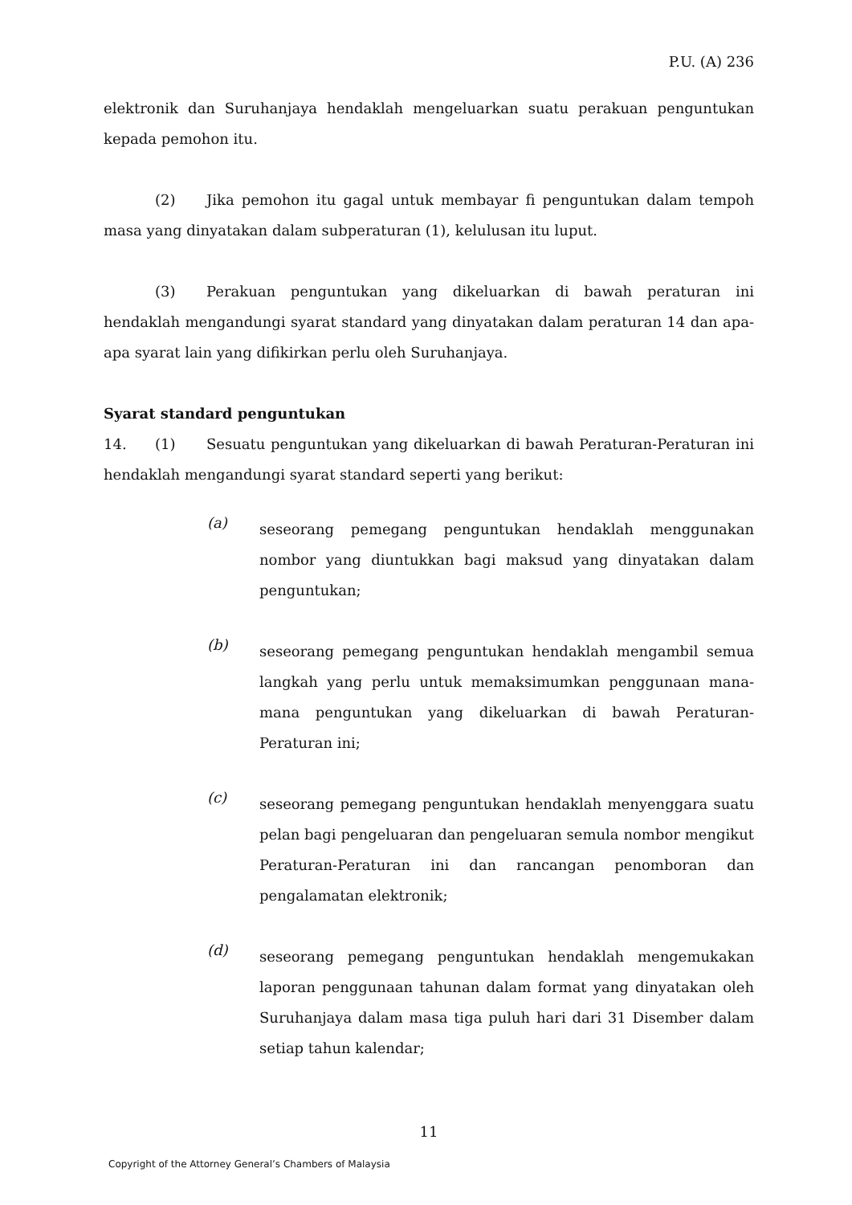P.U. (A) 236
elektronik dan Suruhanjaya hendaklah mengeluarkan suatu perakuan penguntukan kepada pemohon itu.
(2) Jika pemohon itu gagal untuk membayar fi penguntukan dalam tempoh masa yang dinyatakan dalam subperaturan (1), kelulusan itu luput.
(3) Perakuan penguntukan yang dikeluarkan di bawah peraturan ini hendaklah mengandungi syarat standard yang dinyatakan dalam peraturan 14 dan apa-apa syarat lain yang difikirkan perlu oleh Suruhanjaya.
Syarat standard penguntukan
14. (1) Sesuatu penguntukan yang dikeluarkan di bawah Peraturan-Peraturan ini hendaklah mengandungi syarat standard seperti yang berikut:
(a)
seseorang pemegang penguntukan hendaklah menggunakan nombor yang diuntukkan bagi maksud yang dinyatakan dalam penguntukan;
(b)
seseorang pemegang penguntukan hendaklah mengambil semua langkah yang perlu untuk memaksimumkan penggunaan mana-mana penguntukan yang dikeluarkan di bawah Peraturan-Peraturan ini;
(c)
seseorang pemegang penguntukan hendaklah menyenggara suatu pelan bagi pengeluaran dan pengeluaran semula nombor mengikut Peraturan-Peraturan ini dan rancangan penomboran dan pengalamatan elektronik;
(d)
seseorang pemegang penguntukan hendaklah mengemukakan laporan penggunaan tahunan dalam format yang dinyatakan oleh Suruhanjaya dalam masa tiga puluh hari dari 31 Disember dalam setiap tahun kalendar;
11
Copyright of the Attorney General’s Chambers of Malaysia